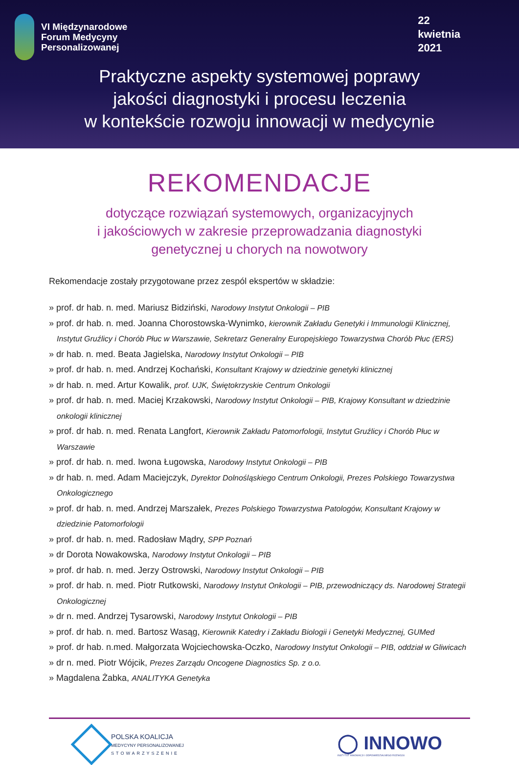VI Międzynarodowe
Forum Medycyny
Personalizowanej
22
kwietnia
2021
Praktyczne aspekty systemowej poprawy
jakości diagnostyki i procesu leczenia
w kontekście rozwoju innowacji w medycynie
REKOMENDACJE
dotyczące rozwiązań systemowych, organizacyjnych
i jakościowych w zakresie przeprowadzania diagnostyki
genetycznej u chorych na nowotwory
Rekomendacje zostały przygotowane przez zespól ekspertów w składzie:
» prof. dr hab. n. med. Mariusz Bidziński, Narodowy Instytut Onkologii – PIB
» prof. dr hab. n. med. Joanna Chorostowska-Wynimko, kierownik Zakładu Genetyki i Immunologii Klinicznej, Instytut Gruźlicy i Chorób Płuc w Warszawie, Sekretarz Generalny Europejskiego Towarzystwa Chorób Płuc (ERS)
» dr hab. n. med. Beata Jagielska, Narodowy Instytut Onkologii – PIB
» prof. dr hab. n. med. Andrzej Kochański, Konsultant Krajowy w dziedzinie genetyki klinicznej
» dr hab. n. med. Artur Kowalik, prof. UJK, Świętokrzyskie Centrum Onkologii
» prof. dr hab. n. med. Maciej Krzakowski, Narodowy Instytut Onkologii – PIB, Krajowy Konsultant w dziedzinie onkologii klinicznej
» prof. dr hab. n. med. Renata Langfort, Kierownik Zakładu Patomorfologii, Instytut Gruźlicy i Chorób Płuc w Warszawie
» prof. dr hab. n. med. Iwona Ługowska, Narodowy Instytut Onkologii – PIB
» dr hab. n. med. Adam Maciejczyk, Dyrektor Dolnośląskiego Centrum Onkologii, Prezes Polskiego Towarzystwa Onkologicznego
» prof. dr hab. n. med. Andrzej Marszałek, Prezes Polskiego Towarzystwa Patologów, Konsultant Krajowy w dziedzinie Patomorfologii
» prof. dr hab. n. med. Radosław Mądry, SPP Poznań
» dr Dorota Nowakowska, Narodowy Instytut Onkologii – PIB
» prof. dr hab. n. med. Jerzy Ostrowski, Narodowy Instytut Onkologii – PIB
» prof. dr hab. n. med. Piotr Rutkowski, Narodowy Instytut Onkologii – PIB, przewodniczący ds. Narodowej Strategii Onkologicznej
» dr n. med. Andrzej Tysarowski, Narodowy Instytut Onkologii – PIB
» prof. dr hab. n. med. Bartosz Wasąg, Kierownik Katedry i Zakładu Biologii i Genetyki Medycznej, GUMed
» prof. dr hab. n.med. Małgorzata Wojciechowska-Oczko, Narodowy Instytut Onkologii – PIB, oddział w Gliwicach
» dr n. med. Piotr Wójcik, Prezes Zarządu Oncogene Diagnostics Sp. z o.o.
» Magdalena Żabka, ANALITYKA Genetyka
POLSKA KOALICJA
MEDYCYNY PERSONALIZOWANEJ
STOWARZYSZENIE
◯ INNOWO
INSTYTUT INNOWACJI I ODPOWIEDZIALNEGO ROZWOJU